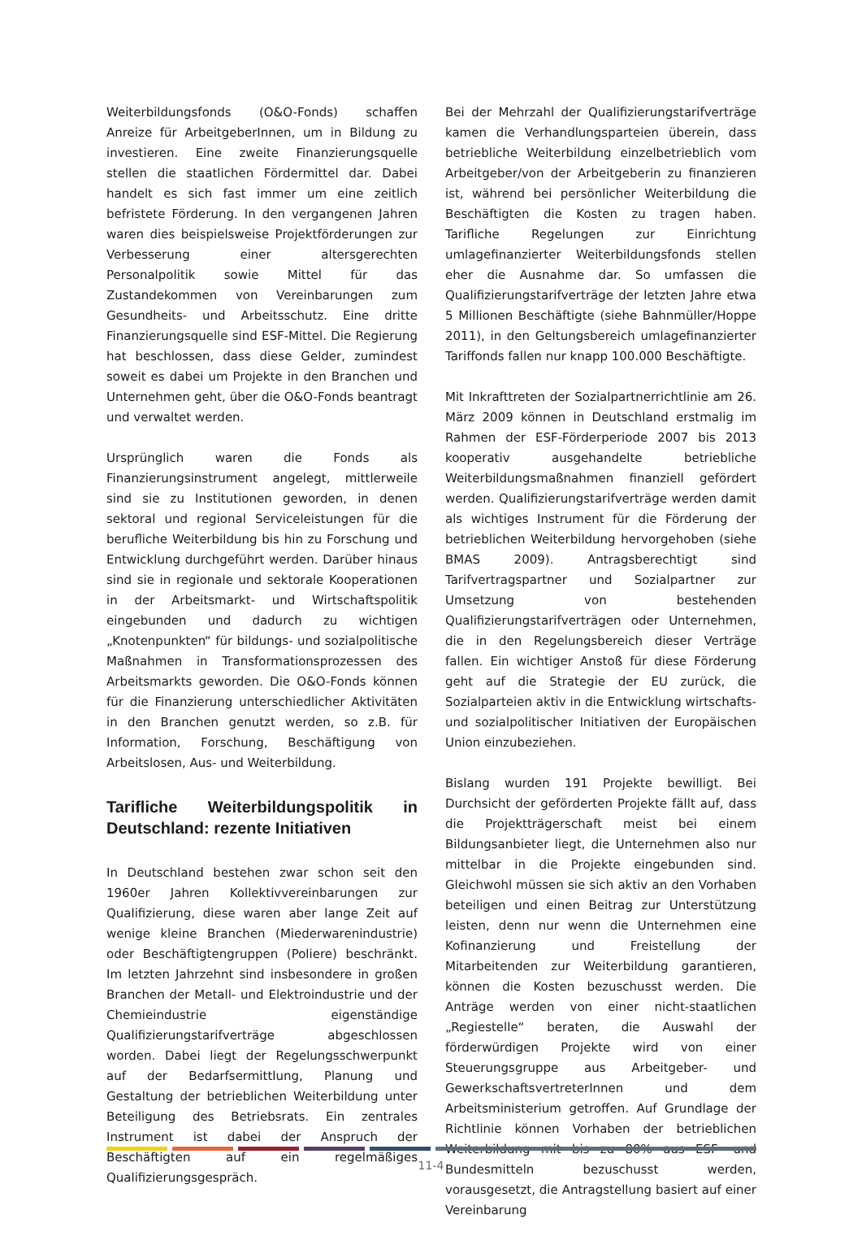Weiterbildungsfonds (O&O-Fonds) schaffen Anreize für ArbeitgeberInnen, um in Bildung zu investieren. Eine zweite Finanzierungsquelle stellen die staatlichen Fördermittel dar. Dabei handelt es sich fast immer um eine zeitlich befristete Förderung. In den vergangenen Jahren waren dies beispielsweise Projektförderungen zur Verbesserung einer altersgerechten Personalpolitik sowie Mittel für das Zustandekommen von Vereinbarungen zum Gesundheits- und Arbeitsschutz. Eine dritte Finanzierungsquelle sind ESF-Mittel. Die Regierung hat beschlossen, dass diese Gelder, zumindest soweit es dabei um Projekte in den Branchen und Unternehmen geht, über die O&O-Fonds beantragt und verwaltet werden.
Ursprünglich waren die Fonds als Finanzierungsinstrument angelegt, mittlerweile sind sie zu Institutionen geworden, in denen sektoral und regional Serviceleistungen für die berufliche Weiterbildung bis hin zu Forschung und Entwicklung durchgeführt werden. Darüber hinaus sind sie in regionale und sektorale Kooperationen in der Arbeitsmarkt- und Wirtschaftspolitik eingebunden und dadurch zu wichtigen „Knotenpunkten“ für bildungs- und sozialpolitische Maßnahmen in Transformationsprozessen des Arbeitsmarkts geworden. Die O&O-Fonds können für die Finanzierung unterschiedlicher Aktivitäten in den Branchen genutzt werden, so z.B. für Information, Forschung, Beschäftigung von Arbeitslosen, Aus- und Weiterbildung.
Tarifliche Weiterbildungspolitik in Deutschland: rezente Initiativen
In Deutschland bestehen zwar schon seit den 1960er Jahren Kollektivvereinbarungen zur Qualifizierung, diese waren aber lange Zeit auf wenige kleine Branchen (Miederwarenindustrie) oder Beschäftigtengruppen (Poliere) beschränkt. Im letzten Jahrzehnt sind insbesondere in großen Branchen der Metall- und Elektroindustrie und der Chemieindustrie eigenständige Qualifizierungstarifverträge abgeschlossen worden. Dabei liegt der Regelungsschwerpunkt auf der Bedarfsermittlung, Planung und Gestaltung der betrieblichen Weiterbildung unter Beteiligung des Betriebsrats. Ein zentrales Instrument ist dabei der Anspruch der Beschäftigten auf ein regelmäßiges Qualifizierungsgespräch.
Bei der Mehrzahl der Qualifizierungstarifverträge kamen die Verhandlungsparteien überein, dass betriebliche Weiterbildung einzelbetrieblich vom Arbeitgeber/von der Arbeitgeberin zu finanzieren ist, während bei persönlicher Weiterbildung die Beschäftigten die Kosten zu tragen haben. Tarifliche Regelungen zur Einrichtung umlagefinanzierter Weiterbildungsfonds stellen eher die Ausnahme dar. So umfassen die Qualifizierungstarifverträge der letzten Jahre etwa 5 Millionen Beschäftigte (siehe Bahnmüller/Hoppe 2011), in den Geltungsbereich umlagefinanzierter Tariffonds fallen nur knapp 100.000 Beschäftigte.
Mit Inkrafttreten der Sozialpartnerrichtlinie am 26. März 2009 können in Deutschland erstmalig im Rahmen der ESF-Förderperiode 2007 bis 2013 kooperativ ausgehandelte betriebliche Weiterbildungsmaßnahmen finanziell gefördert werden. Qualifizierungstarifverträge werden damit als wichtiges Instrument für die Förderung der betrieblichen Weiterbildung hervorgehoben (siehe BMAS 2009). Antragsberechtigt sind Tarifvertragspartner und Sozialpartner zur Umsetzung von bestehenden Qualifizierungstarifverträgen oder Unternehmen, die in den Regelungsbereich dieser Verträge fallen. Ein wichtiger Anstoß für diese Förderung geht auf die Strategie der EU zurück, die Sozialparteien aktiv in die Entwicklung wirtschafts- und sozialpolitischer Initiativen der Europäischen Union einzubeziehen.
Bislang wurden 191 Projekte bewilligt. Bei Durchsicht der geförderten Projekte fällt auf, dass die Projektträgerschaft meist bei einem Bildungsanbieter liegt, die Unternehmen also nur mittelbar in die Projekte eingebunden sind. Gleichwohl müssen sie sich aktiv an den Vorhaben beteiligen und einen Beitrag zur Unterstützung leisten, denn nur wenn die Unternehmen eine Kofinanzierung und Freistellung der Mitarbeitenden zur Weiterbildung garantieren, können die Kosten bezuschusst werden. Die Anträge werden von einer nicht-staatlichen „Regiestelle“ beraten, die Auswahl der förderwürdigen Projekte wird von einer Steuerungsgruppe aus Arbeitgeber- und GewerkschaftsvertreterInnen und dem Arbeitsministerium getroffen. Auf Grundlage der Richtlinie können Vorhaben der betrieblichen Weiterbildung mit bis zu 80% aus ESF- und Bundesmitteln bezuschusst werden, vorausgesetzt, die Antragstellung basiert auf einer Vereinbarung
11-4